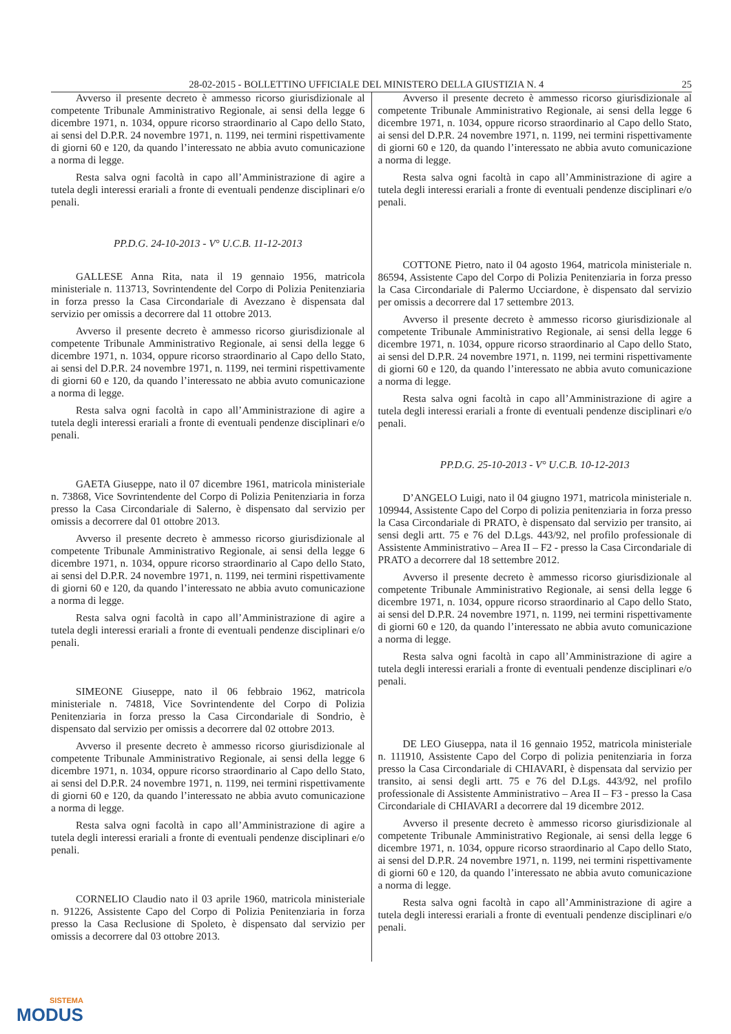28-02-2015 - BOLLETTINO UFFICIALE DEL MINISTERO DELLA GIUSTIZIA N. 4 25
Avverso il presente decreto è ammesso ricorso giurisdizionale al competente Tribunale Amministrativo Regionale, ai sensi della legge 6 dicembre 1971, n. 1034, oppure ricorso straordinario al Capo dello Stato, ai sensi del D.P.R. 24 novembre 1971, n. 1199, nei termini rispettivamente di giorni 60 e 120, da quando l’interessato ne abbia avuto comunicazione a norma di legge.
Resta salva ogni facoltà in capo all’Amministrazione di agire a tutela degli interessi erariali a fronte di eventuali pendenze disciplinari e/o penali.
PP.D.G. 24-10-2013 - V° U.C.B. 11-12-2013
GALLESE Anna Rita, nata il 19 gennaio 1956, matricola ministeriale n. 113713, Sovrintendente del Corpo di Polizia Penitenziaria in forza presso la Casa Circondariale di Avezzano è dispensata dal servizio per omissis a decorrere dal 11 ottobre 2013.
Avverso il presente decreto è ammesso ricorso giurisdizionale al competente Tribunale Amministrativo Regionale, ai sensi della legge 6 dicembre 1971, n. 1034, oppure ricorso straordinario al Capo dello Stato, ai sensi del D.P.R. 24 novembre 1971, n. 1199, nei termini rispettivamente di giorni 60 e 120, da quando l’interessato ne abbia avuto comunicazione a norma di legge.
Resta salva ogni facoltà in capo all’Amministrazione di agire a tutela degli interessi erariali a fronte di eventuali pendenze disciplinari e/o penali.
GAETA Giuseppe, nato il 07 dicembre 1961, matricola ministeriale n. 73868, Vice Sovrintendente del Corpo di Polizia Penitenziaria in forza presso la Casa Circondariale di Salerno, è dispensato dal servizio per omissis a decorrere dal 01 ottobre 2013.
Avverso il presente decreto è ammesso ricorso giurisdizionale al competente Tribunale Amministrativo Regionale, ai sensi della legge 6 dicembre 1971, n. 1034, oppure ricorso straordinario al Capo dello Stato, ai sensi del D.P.R. 24 novembre 1971, n. 1199, nei termini rispettivamente di giorni 60 e 120, da quando l’interessato ne abbia avuto comunicazione a norma di legge.
Resta salva ogni facoltà in capo all’Amministrazione di agire a tutela degli interessi erariali a fronte di eventuali pendenze disciplinari e/o penali.
SIMEONE Giuseppe, nato il 06 febbraio 1962, matricola ministeriale n. 74818, Vice Sovrintendente del Corpo di Polizia Penitenziaria in forza presso la Casa Circondariale di Sondrio, è dispensato dal servizio per omissis a decorrere dal 02 ottobre 2013.
Avverso il presente decreto è ammesso ricorso giurisdizionale al competente Tribunale Amministrativo Regionale, ai sensi della legge 6 dicembre 1971, n. 1034, oppure ricorso straordinario al Capo dello Stato, ai sensi del D.P.R. 24 novembre 1971, n. 1199, nei termini rispettivamente di giorni 60 e 120, da quando l’interessato ne abbia avuto comunicazione a norma di legge.
Resta salva ogni facoltà in capo all’Amministrazione di agire a tutela degli interessi erariali a fronte di eventuali pendenze disciplinari e/o penali.
CORNELIO Claudio nato il 03 aprile 1960, matricola ministeriale n. 91226, Assistente Capo del Corpo di Polizia Penitenziaria in forza presso la Casa Reclusione di Spoleto, è dispensato dal servizio per omissis a decorrere dal 03 ottobre 2013.
Avverso il presente decreto è ammesso ricorso giurisdizionale al competente Tribunale Amministrativo Regionale, ai sensi della legge 6 dicembre 1971, n. 1034, oppure ricorso straordinario al Capo dello Stato, ai sensi del D.P.R. 24 novembre 1971, n. 1199, nei termini rispettivamente di giorni 60 e 120, da quando l’interessato ne abbia avuto comunicazione a norma di legge.
Resta salva ogni facoltà in capo all’Amministrazione di agire a tutela degli interessi erariali a fronte di eventuali pendenze disciplinari e/o penali.
COTTONE Pietro, nato il 04 agosto 1964, matricola ministeriale n. 86594, Assistente Capo del Corpo di Polizia Penitenziaria in forza presso la Casa Circondariale di Palermo Ucciardone, è dispensato dal servizio per omissis a decorrere dal 17 settembre 2013.
Avverso il presente decreto è ammesso ricorso giurisdizionale al competente Tribunale Amministrativo Regionale, ai sensi della legge 6 dicembre 1971, n. 1034, oppure ricorso straordinario al Capo dello Stato, ai sensi del D.P.R. 24 novembre 1971, n. 1199, nei termini rispettivamente di giorni 60 e 120, da quando l’interessato ne abbia avuto comunicazione a norma di legge.
Resta salva ogni facoltà in capo all’Amministrazione di agire a tutela degli interessi erariali a fronte di eventuali pendenze disciplinari e/o penali.
PP.D.G. 25-10-2013 - V° U.C.B. 10-12-2013
D’ANGELO Luigi, nato il 04 giugno 1971, matricola ministeriale n. 109944, Assistente Capo del Corpo di polizia penitenziaria in forza presso la Casa Circondariale di PRATO, è dispensato dal servizio per transito, ai sensi degli artt. 75 e 76 del D.Lgs. 443/92, nel profilo professionale di Assistente Amministrativo – Area II – F2 - presso la Casa Circondariale di PRATO a decorrere dal 18 settembre 2012.
Avverso il presente decreto è ammesso ricorso giurisdizionale al competente Tribunale Amministrativo Regionale, ai sensi della legge 6 dicembre 1971, n. 1034, oppure ricorso straordinario al Capo dello Stato, ai sensi del D.P.R. 24 novembre 1971, n. 1199, nei termini rispettivamente di giorni 60 e 120, da quando l’interessato ne abbia avuto comunicazione a norma di legge.
Resta salva ogni facoltà in capo all’Amministrazione di agire a tutela degli interessi erariali a fronte di eventuali pendenze disciplinari e/o penali.
DE LEO Giuseppa, nata il 16 gennaio 1952, matricola ministeriale n. 111910, Assistente Capo del Corpo di polizia penitenziaria in forza presso la Casa Circondariale di CHIAVARI, è dispensata dal servizio per transito, ai sensi degli artt. 75 e 76 del D.Lgs. 443/92, nel profilo professionale di Assistente Amministrativo – Area II – F3 - presso la Casa Circondariale di CHIAVARI a decorrere dal 19 dicembre 2012.
Avverso il presente decreto è ammesso ricorso giurisdizionale al competente Tribunale Amministrativo Regionale, ai sensi della legge 6 dicembre 1971, n. 1034, oppure ricorso straordinario al Capo dello Stato, ai sensi del D.P.R. 24 novembre 1971, n. 1199, nei termini rispettivamente di giorni 60 e 120, da quando l’interessato ne abbia avuto comunicazione a norma di legge.
Resta salva ogni facoltà in capo all’Amministrazione di agire a tutela degli interessi erariali a fronte di eventuali pendenze disciplinari e/o penali.
SISTEMA
MODUS